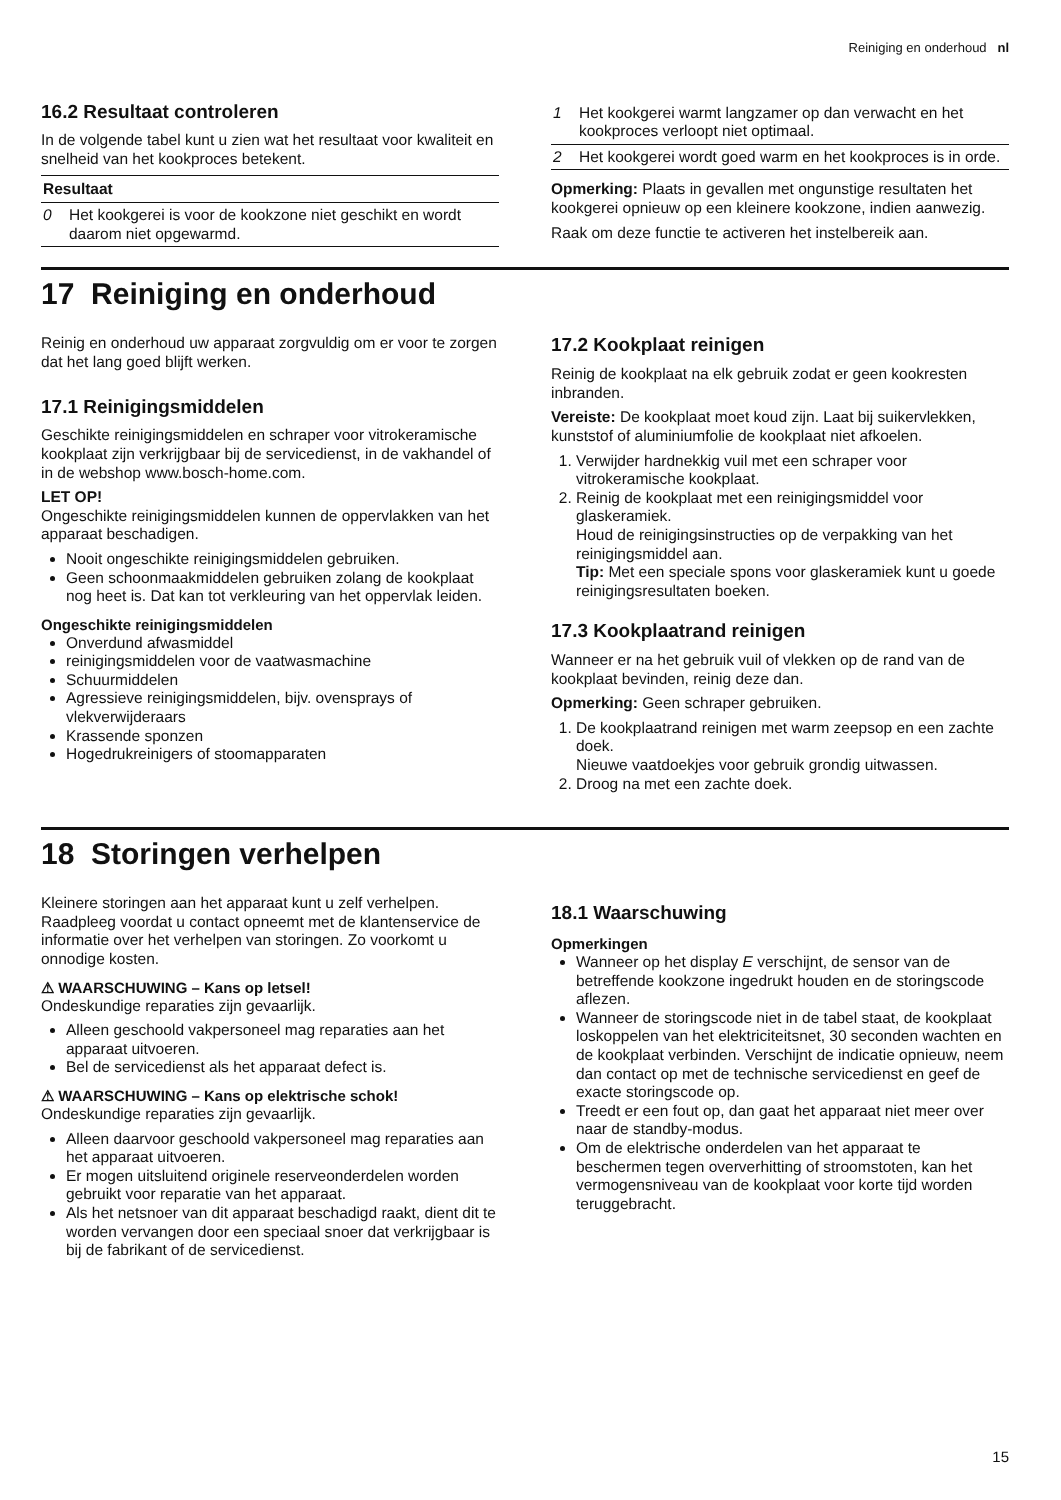Reiniging en onderhoud nl
16.2 Resultaat controleren
In de volgende tabel kunt u zien wat het resultaat voor kwaliteit en snelheid van het kookproces betekent.
| Resultaat | |
| --- | --- |
| 0 | Het kookgerei is voor de kookzone niet geschikt en wordt daarom niet opgewarmd. |
| 1 | Het kookgerei warmt langzamer op dan verwacht en het kookproces verloopt niet optimaal. |
| 2 | Het kookgerei wordt goed warm en het kookproces is in orde. |
Opmerking: Plaats in gevallen met ongunstige resultaten het kookgerei opnieuw op een kleinere kookzone, indien aanwezig.
Raak om deze functie te activeren het instelbereik aan.
17 Reiniging en onderhoud
Reinig en onderhoud uw apparaat zorgvuldig om er voor te zorgen dat het lang goed blijft werken.
17.1 Reinigingsmiddelen
Geschikte reinigingsmiddelen en schraper voor vitrokeramische kookplaat zijn verkrijgbaar bij de servicedienst, in de vakhandel of in de webshop www.bosch-home.com.
LET OP!
Ongeschikte reinigingsmiddelen kunnen de oppervlakken van het apparaat beschadigen.
Nooit ongeschikte reinigingsmiddelen gebruiken.
Geen schoonmaakmiddelen gebruiken zolang de kookplaat nog heet is. Dat kan tot verkleuring van het oppervlak leiden.
Ongeschikte reinigingsmiddelen
Onverdund afwasmiddel
reinigingsmiddelen voor de vaatwasmachine
Schuurmiddelen
Agressieve reinigingsmiddelen, bijv. ovensprays of vlekverwijderaars
Krassende sponzen
Hogedrukreinigers of stoomapparaten
17.2 Kookplaat reinigen
Reinig de kookplaat na elk gebruik zodat er geen kookresten inbranden.
Vereiste: De kookplaat moet koud zijn. Laat bij suikervlekken, kunststof of aluminiumfolie de kookplaat niet afkoelen.
1. Verwijder hardnekkig vuil met een schraper voor vitrokeramische kookplaat.
2. Reinig de kookplaat met een reinigingsmiddel voor glaskeramiek.
Houd de reinigingsinstructies op de verpakking van het reinigingsmiddel aan.
Tip: Met een speciale spons voor glaskeramiek kunt u goede reinigingsresultaten boeken.
17.3 Kookplaatrand reinigen
Wanneer er na het gebruik vuil of vlekken op de rand van de kookplaat bevinden, reinig deze dan.
Opmerking: Geen schraper gebruiken.
1. De kookplaatrand reinigen met warm zeepsop en een zachte doek.
Nieuwe vaatdoekjes voor gebruik grondig uitwassen.
2. Droog na met een zachte doek.
18 Storingen verhelpen
Kleinere storingen aan het apparaat kunt u zelf verhelpen. Raadpleeg voordat u contact opneemt met de klantenservice de informatie over het verhelpen van storingen. Zo voorkomt u onnodige kosten.
⚠ WAARSCHUWING – Kans op letsel!
Ondeskundige reparaties zijn gevaarlijk.
Alleen geschoold vakpersoneel mag reparaties aan het apparaat uitvoeren.
Bel de servicedienst als het apparaat defect is.
⚠ WAARSCHUWING – Kans op elektrische schok!
Ondeskundige reparaties zijn gevaarlijk.
Alleen daarvoor geschoold vakpersoneel mag reparaties aan het apparaat uitvoeren.
Er mogen uitsluitend originele reserveonderdelen worden gebruikt voor reparatie van het apparaat.
Als het netsnoer van dit apparaat beschadigd raakt, dient dit te worden vervangen door een speciaal snoer dat verkrijgbaar is bij de fabrikant of de servicedienst.
18.1 Waarschuwing
Opmerkingen
Wanneer op het display E verschijnt, de sensor van de betreffende kookzone ingedrukt houden en de storingscode aflezen.
Wanneer de storingscode niet in de tabel staat, de kookplaat loskoppelen van het elektriciteitsnet, 30 seconden wachten en de kookplaat verbinden. Verschijnt de indicatie opnieuw, neem dan contact op met de technische servicedienst en geef de exacte storingscode op.
Treedt er een fout op, dan gaat het apparaat niet meer over naar de standby-modus.
Om de elektrische onderdelen van het apparaat te beschermen tegen oververhitting of stroomstoten, kan het vermogensniveau van de kookplaat voor korte tijd worden teruggebracht.
15